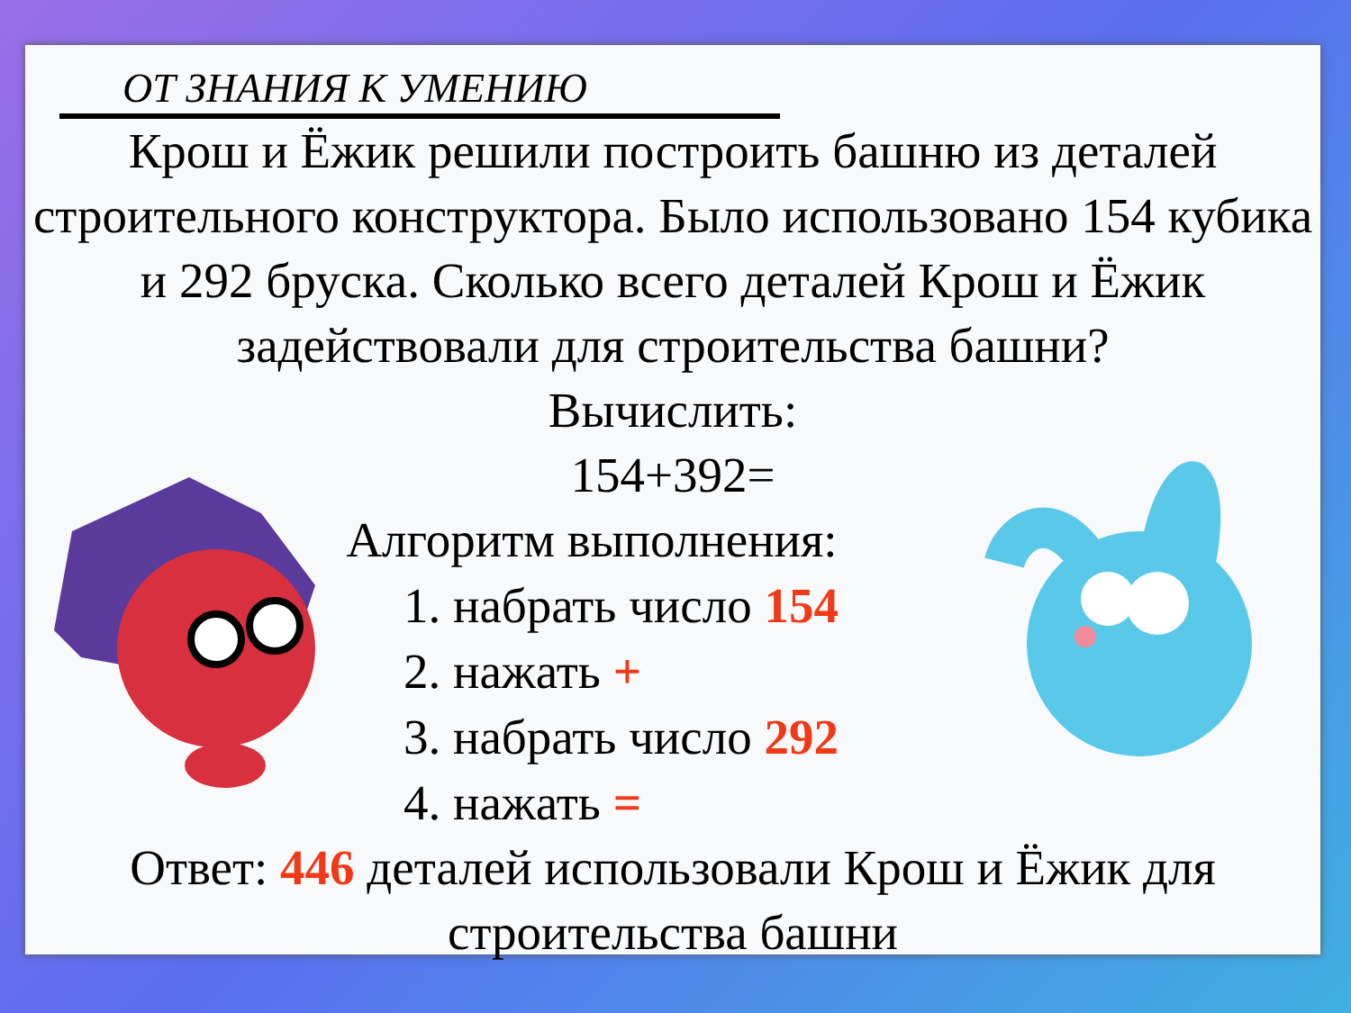ОТ ЗНАНИЯ К УМЕНИЮ
Крош и Ёжик решили построить башню из деталей строительного конструктора. Было использовано 154 кубика и 292 бруска. Сколько всего деталей Крош и Ёжик задействовали для строительства башни?
Вычислить:
154+392=
Алгоритм выполнения:
1. набрать число 154
2. нажать +
3. набрать число 292
4. нажать =
Ответ: 446 деталей использовали Крош и Ёжик для строительства башни